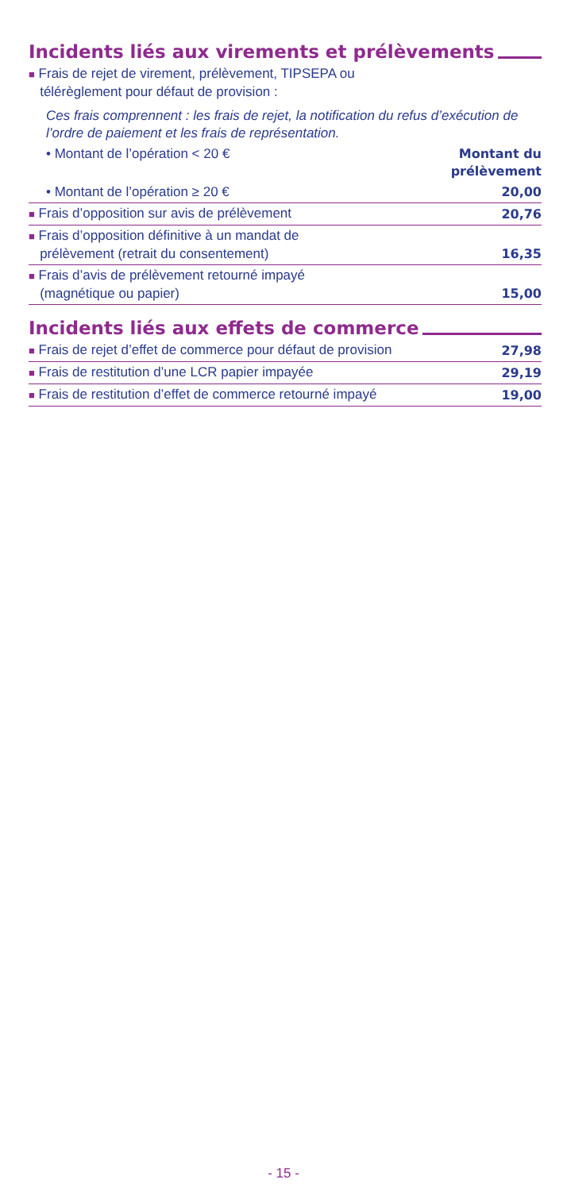Incidents liés aux virements et prélèvements
| ■ Frais de rejet de virement, prélèvement, TIPSEPA ou télérèglement pour défaut de provision : Ces frais comprennent : les frais de rejet, la notification du refus d’exécution de l’ordre de paiement et les frais de représentation. | |
| • Montant de l’opération < 20 € | Montant du prélèvement |
| • Montant de l’opération ≥ 20 € | 20,00 |
| ■ Frais d’opposition sur avis de prélèvement | 20,76 |
| ■ Frais d’opposition définitive à un mandat de prélèvement (retrait du consentement) | 16,35 |
| ■ Frais d’avis de prélèvement retourné impayé (magnétique ou papier) | 15,00 |
Incidents liés aux effets de commerce
| ■ Frais de rejet d’effet de commerce pour défaut de provision | 27,98 |
| ■ Frais de restitution d’une LCR papier impayée | 29,19 |
| ■ Frais de restitution d’effet de commerce retourné impayé | 19,00 |
- 15 -